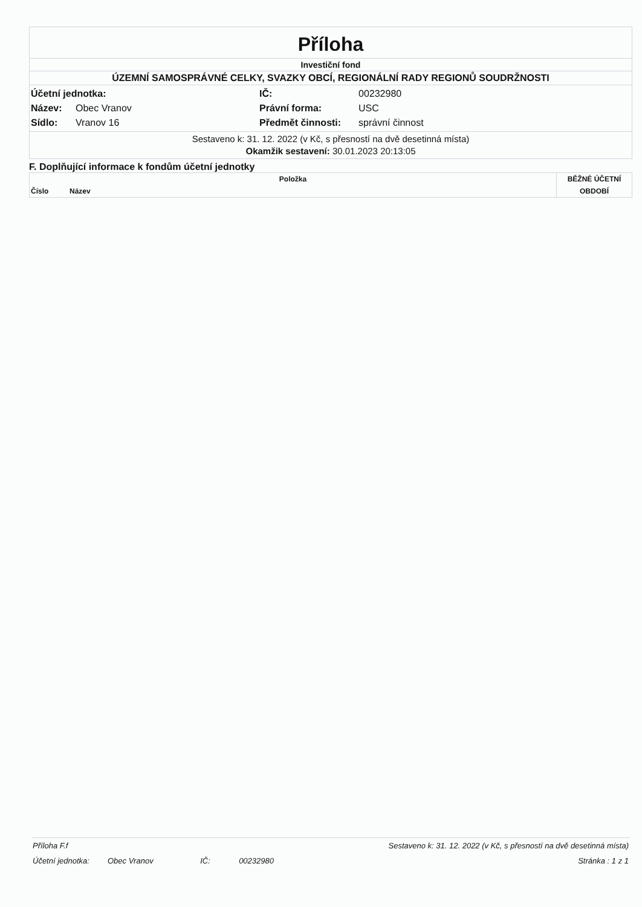Příloha
Investiční fond
ÚZEMNÍ SAMOSPRÁVNÉ CELKY, SVAZKY OBCÍ, REGIONÁLNÍ RADY REGIONŮ SOUDRŽNOSTI
| Účetní jednotka: | | IČ: | 00232980 |
| Název: | Obec Vranov | Právní forma: | USC |
| Sídlo: | Vranov 16 | Předmět činnosti: | správní činnost |
Sestaveno k: 31. 12. 2022 (v Kč, s přesností na dvě desetinná místa)
Okamžik sestavení: 30.01.2023 20:13:05
F. Doplňující informace k fondům účetní jednotky
| Položka | | BĚŽNÉ ÚČETNÍ |
| --- | --- | --- |
| Číslo | Název | OBDOBÍ |
| Příloha F.f | | Sestaveno k: 31. 12. 2022 (v Kč, s přesností na dvě desetinná místa) | | |
| Účetní jednotka: | Obec Vranov | IČ: | 00232980 | Stránka : 1 z 1 |